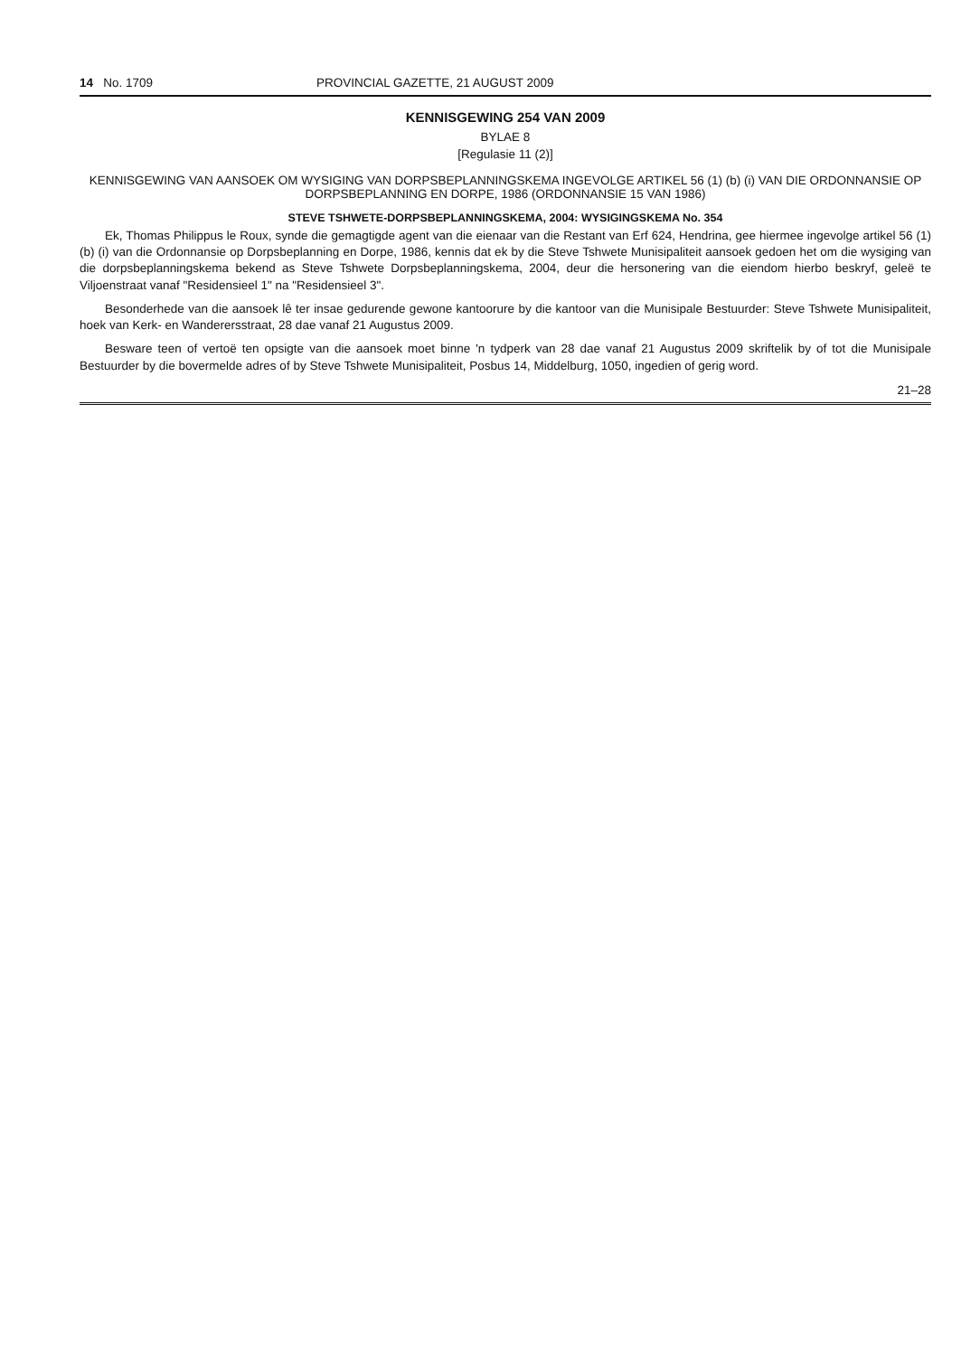14 No. 1709 PROVINCIAL GAZETTE, 21 AUGUST 2009
KENNISGEWING 254 VAN 2009
BYLAE 8
[Regulasie 11 (2)]
KENNISGEWING VAN AANSOEK OM WYSIGING VAN DORPSBEPLANNINGSKEMA INGEVOLGE ARTIKEL 56 (1) (b) (i) VAN DIE ORDONNANSIE OP DORPSBEPLANNING EN DORPE, 1986 (ORDONNANSIE 15 VAN 1986)
STEVE TSHWETE-DORPSBEPLANNINGSKEMA, 2004: WYSIGINGSKEMA No. 354
Ek, Thomas Philippus le Roux, synde die gemagtigde agent van die eienaar van die Restant van Erf 624, Hendrina, gee hiermee ingevolge artikel 56 (1) (b) (i) van die Ordonnansie op Dorpsbeplanning en Dorpe, 1986, kennis dat ek by die Steve Tshwete Munisipaliteit aansoek gedoen het om die wysiging van die dorpsbeplanningskema bekend as Steve Tshwete Dorpsbeplanningskema, 2004, deur die hersonering van die eiendom hierbo beskryf, geleë te Viljoenstraat vanaf "Residensieel 1" na "Residensieel 3".
Besonderhede van die aansoek lê ter insae gedurende gewone kantoorure by die kantoor van die Munisipale Bestuurder: Steve Tshwete Munisipaliteit, hoek van Kerk- en Wanderersstraat, 28 dae vanaf 21 Augustus 2009.
Besware teen of vertoë ten opsigte van die aansoek moet binne 'n tydperk van 28 dae vanaf 21 Augustus 2009 skriftelik by of tot die Munisipale Bestuurder by die bovermelde adres of by Steve Tshwete Munisipaliteit, Posbus 14, Middelburg, 1050, ingedien of gerig word.
21–28